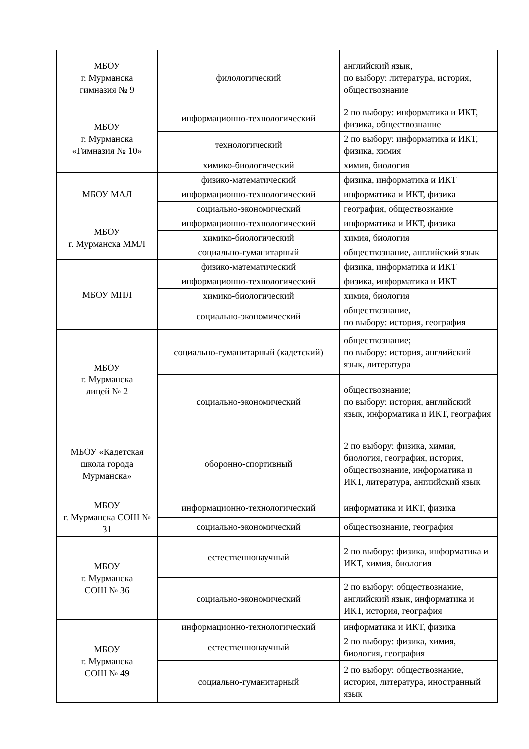| МБОУ г. Мурманска гимназия № 9 | филологический | английский язык, по выбору: литература, история, обществознание |
| МБОУ г. Мурманска «Гимназия № 10» | информационно-технологический | 2 по выбору: информатика и ИКТ, физика, обществознание |
| | технологический | 2 по выбору: информатика и ИКТ, физика, химия |
| | химико-биологический | химия, биология |
| МБОУ МАЛ | физико-математический | физика, информатика и ИКТ |
| | информационно-технологический | информатика и ИКТ, физика |
| | социально-экономический | география, обществознание |
| МБОУ г. Мурманска ММЛ | информационно-технологический | информатика и ИКТ, физика |
| | химико-биологический | химия, биология |
| | социально-гуманитарный | обществознание, английский язык |
| МБОУ МПЛ | физико-математический | физика, информатика и ИКТ |
| | информационно-технологический | физика, информатика и ИКТ |
| | химико-биологический | химия, биология |
| | социально-экономический | обществознание, по выбору: история, география |
| МБОУ г. Мурманска лицей № 2 | социально-гуманитарный (кадетский) | обществознание; по выбору: история, английский язык, литература |
| | социально-экономический | обществознание; по выбору: история, английский язык, информатика и ИКТ, география |
| МБОУ «Кадетская школа города Мурманска» | оборонно-спортивный | 2 по выбору: физика, химия, биология, география, история, обществознание, информатика и ИКТ, литература, английский язык |
| МБОУ г. Мурманска СОШ № 31 | информационно-технологический | информатика и ИКТ, физика |
| | социально-экономический | обществознание, география |
| МБОУ г. Мурманска СОШ № 36 | естественнонаучный | 2 по выбору: физика, информатика и ИКТ, химия, биология |
| | социально-экономический | 2 по выбору: обществознание, английский язык, информатика и ИКТ, история, география |
| МБОУ г. Мурманска СОШ № 49 | информационно-технологический | информатика и ИКТ, физика |
| | естественнонаучный | 2 по выбору: физика, химия, биология, география |
| | социально-гуманитарный | 2 по выбору: обществознание, история, литература, иностранный язык |